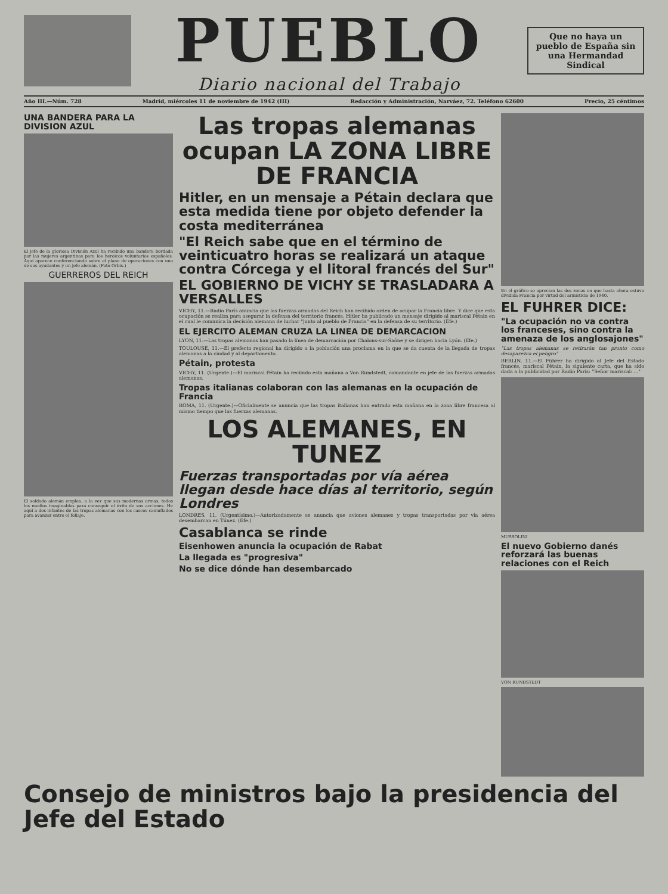PUEBLO
Diario nacional del Trabajo
Que no haya un pueblo de España sin una Hermandad Sindical
Año III.—Núm. 728 Madrid, miércoles 11 de noviembre de 1942 (III) Redacción y Administración, Narváez, 72. Teléfono 62600 Precio, 25 céntimos
UNA BANDERA PARA LA DIVISION AZUL
El jefe de la gloriosa División Azul ha recibido una bandera bordada por las mujeres argentinas para los heroicos voluntarios españoles. Aquí aparece conferenciando sobre el plano de operaciones con uno de sus ayudantes y un jefe alemán. (Foto Orbis.)
GUERREROS DEL REICH
El soldado alemán emplea, a la vez que sus modernas armas, todos los medios imaginables para conseguir el éxito de sus acciones. He aquí a dos infantes de las tropas alemanas con los cascos camuflados para avanzar entre el follaje.
Las tropas alemanas ocupan LA ZONA LIBRE DE FRANCIA
Hitler, en un mensaje a Pétain declara que esta medida tiene por objeto defender la costa mediterránea
"El Reich sabe que en el término de veinticuatro horas se realizará un ataque contra Córcega y el litoral francés del Sur"
EL GOBIERNO DE VICHY SE TRASLADARA A VERSALLES
VICHY, 11.—Radio París anuncia que las fuerzas armadas del Reich han recibido orden de ocupar la Francia libre. Y dice que esta ocupación se realiza para asegurar la defensa del territorio francés. Hitler ha publicado un mensaje dirigido al mariscal Pétain en el cual le comunica la decisión alemana de luchar "junto al pueblo de Francia" en la defensa de su territorio. (Efe.)
EL EJERCITO ALEMAN CRUZA LA LINEA DE DEMARCACION
LYON, 11.—Las tropas alemanas han pasado la línea de demarcación por Chalons-sur-Saône y se dirigen hacia Lyón. (Efe.)
TOULOUSE, 11.—El prefecto regional ha dirigido a la población una proclama en la que se da cuenta de la llegada de tropas alemanas a la ciudad y al departamento.
Pétain, protesta
VICHY, 11. (Urgente.)—El mariscal Pétain ha recibido esta mañana a Von Rundstedt, comandante en jefe de las fuerzas armadas alemanas.
Tropas italianas colaboran con las alemanas en la ocupación de Francia
ROMA, 11. (Urgente.)—Oficialmente se anuncia que las tropas italianas han entrado esta mañana en la zona libre francesa al mismo tiempo que las fuerzas alemanas.
LOS ALEMANES, EN TUNEZ
Fuerzas transportadas por vía aérea llegan desde hace días al territorio, según Londres
LONDRES, 11. (Urgentísimo.)—Autorizadamente se anuncia que aviones alemanes y tropas transportadas por vía aérea desembarcan en Túnez. (Efe.)
Casablanca se rinde
Eisenhowen anuncia la ocupación de Rabat
La llegada es "progresiva"
No se dice dónde han desembarcado
En el gráfico se aprecian las dos zonas en que hasta ahora estuvo dividida Francia por virtud del armisticio de 1940.
EL FUHRER DICE:
"La ocupación no va contra los franceses, sino contra la amenaza de los anglosajones"
"Las tropas alemanas se retirarán tan pronto como desaparezca el peligro"
BERLIN, 11.—El Führer ha dirigido al Jefe del Estado francés, mariscal Pétain, la siguiente carta, que ha sido dada a la publicidad por Radio París: "Señor mariscal: ..."
MUSSOLINI
El nuevo Gobierno danés reforzará las buenas relaciones con el Reich
VON RUNDSTEDT
Consejo de ministros bajo la presidencia del Jefe del Estado